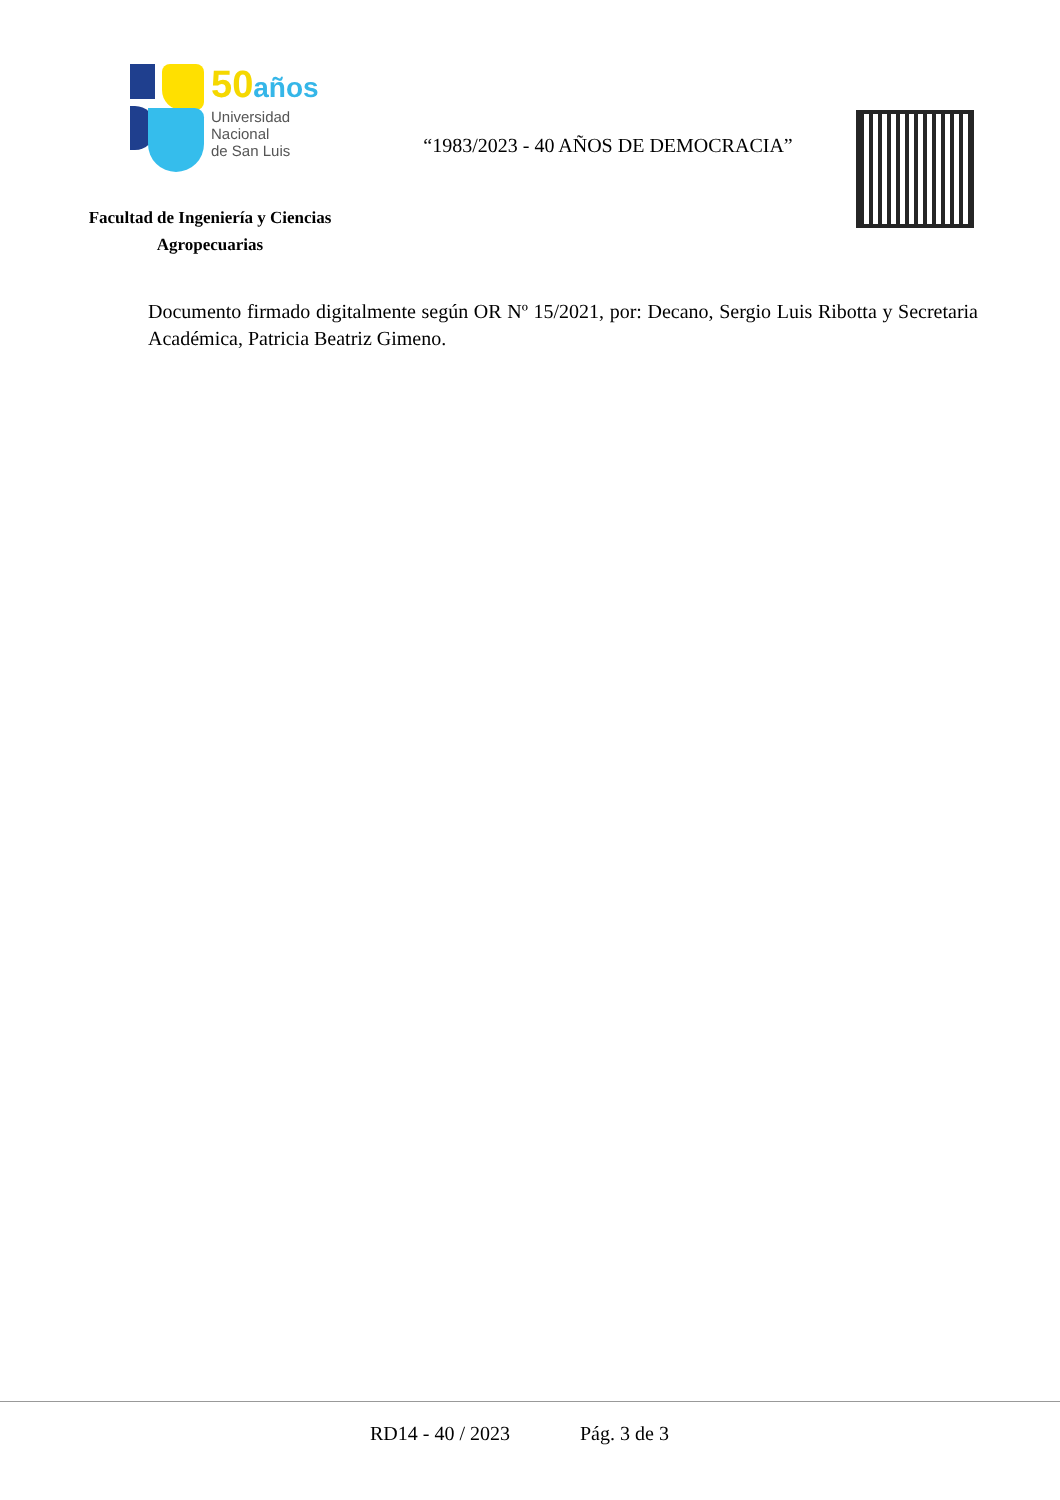50años
Universidad
Nacional
de San Luis
Facultad de Ingeniería y Ciencias
Agropecuarias
“1983/2023 - 40 AÑOS DE DEMOCRACIA”
Documento firmado digitalmente según OR Nº 15/2021, por: Decano, Sergio Luis Ribotta y Secretaria Académica, Patricia Beatriz Gimeno.
RD14 - 40 / 2023 Pág. 3 de 3